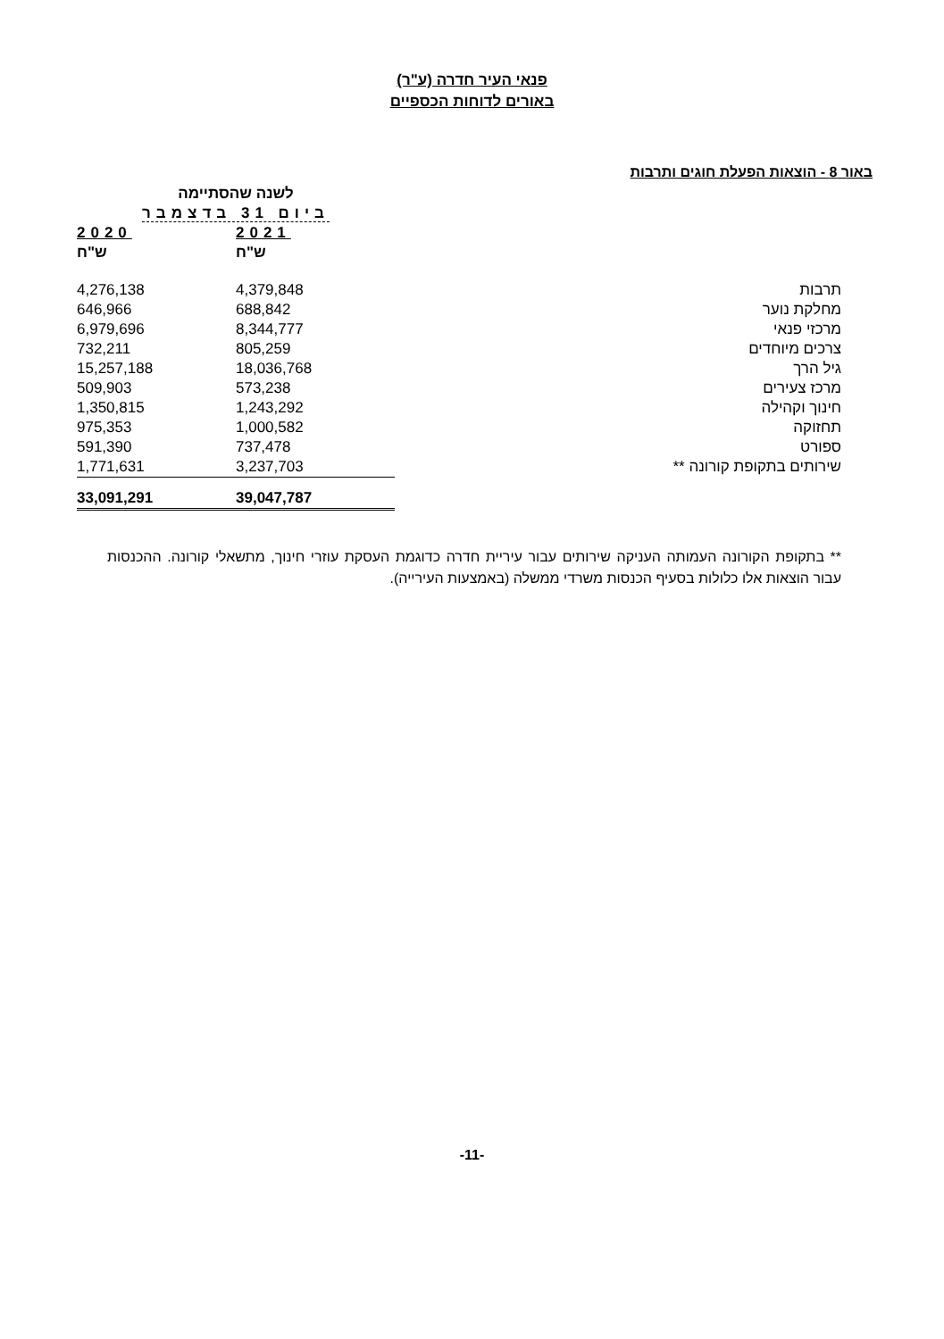פנאי העיר חדרה (ע"ר)
באורים לדוחות הכספיים
באור 8 - הוצאות הפעלת חוגים ותרבות
| | לשנה שהסתיימה ביום 31 בדצמבר | |
| --- | --- | --- |
| | 2021 | 2020 |
| | ש"ח | ש"ח |
| תרבות | 4,379,848 | 4,276,138 |
| מחלקת נוער | 688,842 | 646,966 |
| מרכזי פנאי | 8,344,777 | 6,979,696 |
| צרכים מיוחדים | 805,259 | 732,211 |
| גיל הרך | 18,036,768 | 15,257,188 |
| מרכז צעירים | 573,238 | 509,903 |
| חינוך וקהילה | 1,243,292 | 1,350,815 |
| תחזוקה | 1,000,582 | 975,353 |
| ספורט | 737,478 | 591,390 |
| שירותים בתקופת קורונה ** | 3,237,703 | 1,771,631 |
| | 39,047,787 | 33,091,291 |
** בתקופת הקורונה העמותה העניקה שירותים עבור עיריית חדרה כדוגמת העסקת עוזרי חינוך, מתשאלי קורונה. ההכנסות עבור הוצאות אלו כלולות בסעיף הכנסות משרדי ממשלה (באמצעות העירייה).
-11-